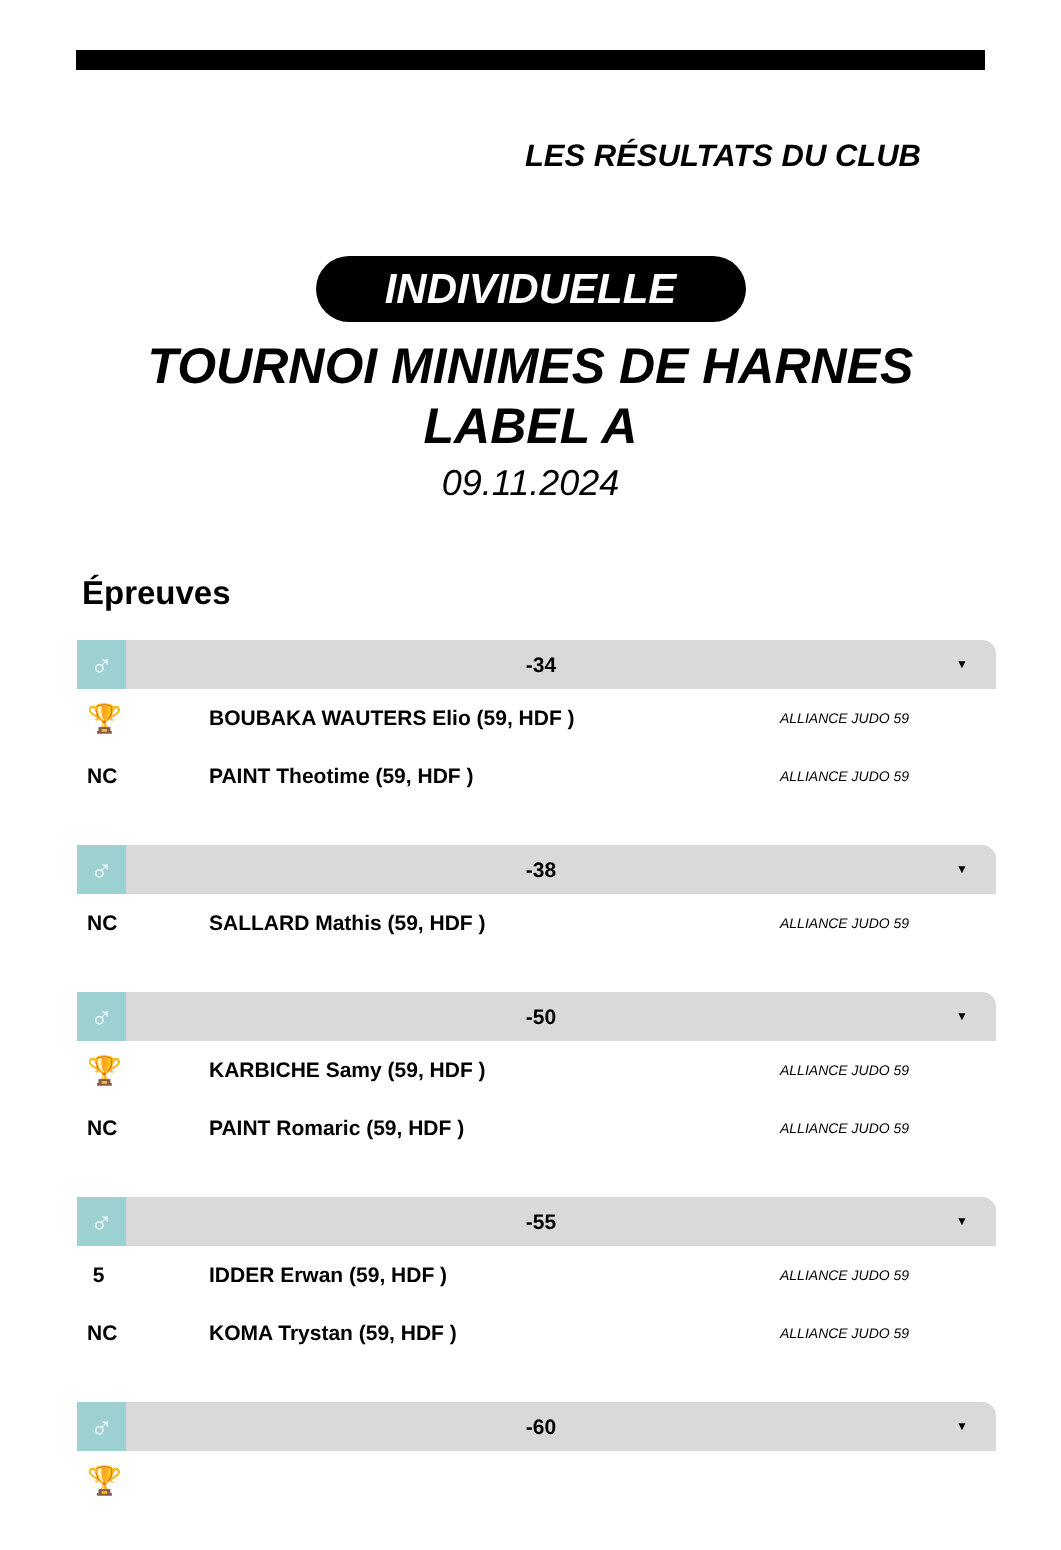LES RÉSULTATS DU CLUB
INDIVIDUELLE
TOURNOI MINIMES DE HARNES
LABEL A
09.11.2024
Épreuves
♂
-34
▼
| 🏆 | BOUBAKA WAUTERS Elio (59, HDF ) | ALLIANCE JUDO 59 |
| NC | PAINT Theotime (59, HDF ) | ALLIANCE JUDO 59 |
♂
-38
▼
| NC | SALLARD Mathis (59, HDF ) | ALLIANCE JUDO 59 |
♂
-50
▼
| 🏆 | KARBICHE Samy (59, HDF ) | ALLIANCE JUDO 59 |
| NC | PAINT Romaric (59, HDF ) | ALLIANCE JUDO 59 |
♂
-55
▼
| 5 | IDDER Erwan (59, HDF ) | ALLIANCE JUDO 59 |
| NC | KOMA Trystan (59, HDF ) | ALLIANCE JUDO 59 |
♂
-60
▼
| 🏆 | | |